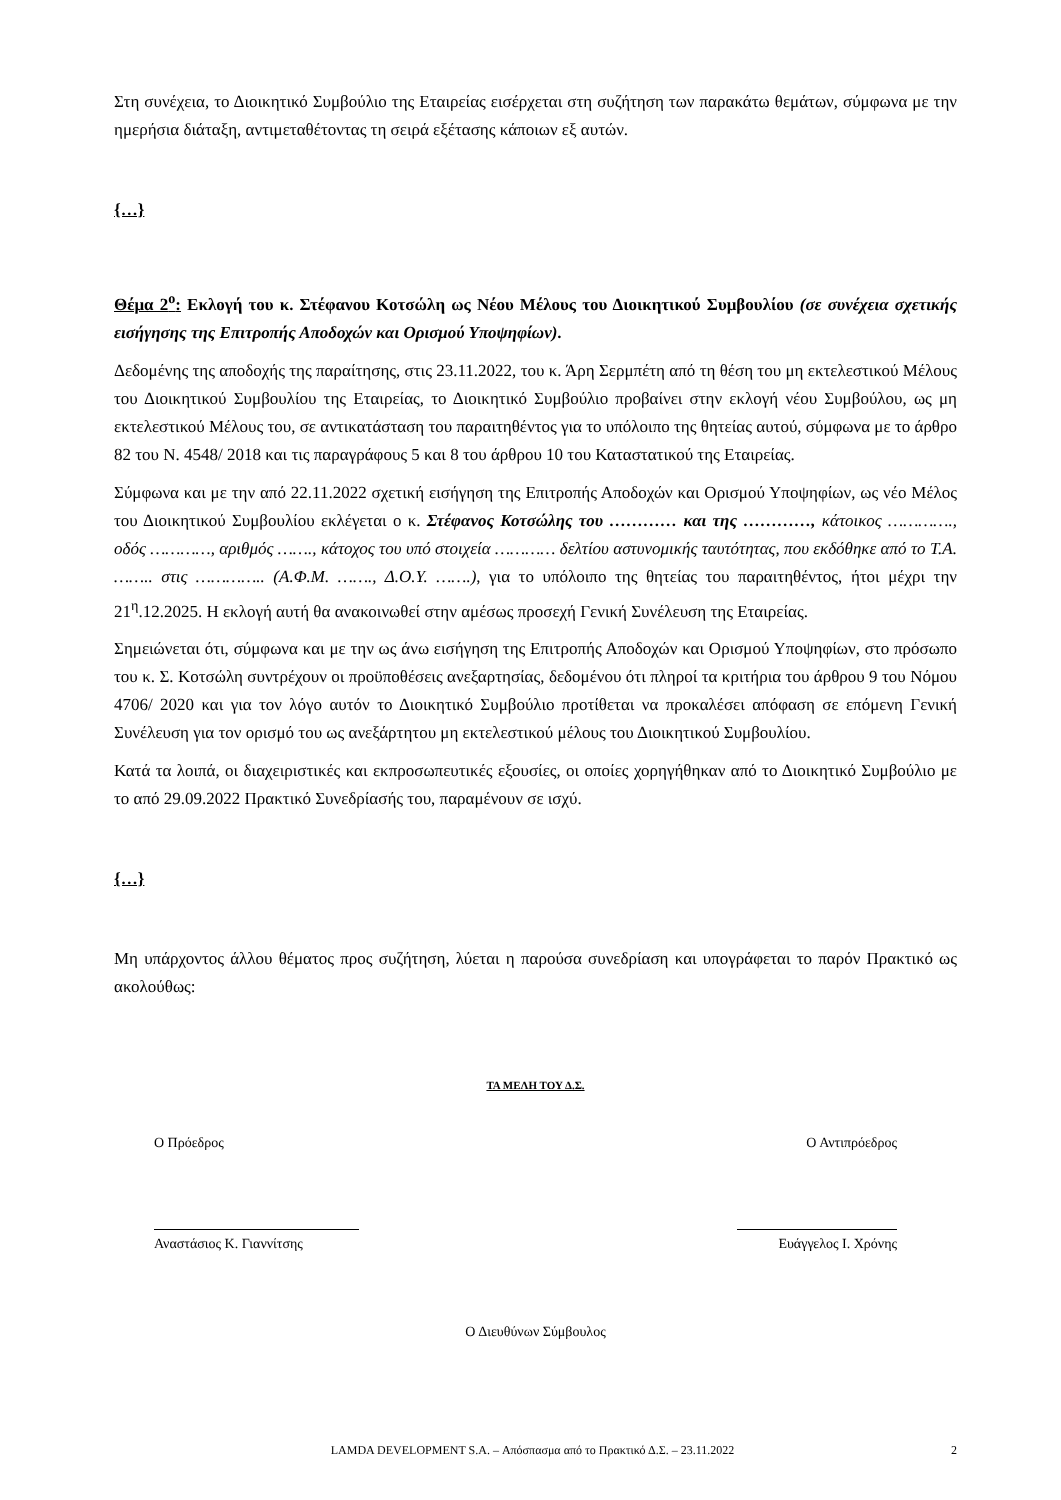Στη συνέχεια, το Διοικητικό Συμβούλιο της Εταιρείας εισέρχεται στη συζήτηση των παρακάτω θεμάτων, σύμφωνα με την ημερήσια διάταξη, αντιμεταθέτοντας τη σειρά εξέτασης κάποιων εξ αυτών.
{…}
Θέμα 2<sup>ο</sup>: Εκλογή του κ. Στέφανου Κοτσώλη ως Νέου Μέλους του Διοικητικού Συμβουλίου (σε συνέχεια σχετικής εισήγησης της Επιτροπής Αποδοχών και Ορισμού Υποψηφίων).
Δεδομένης της αποδοχής της παραίτησης, στις 23.11.2022, του κ. Άρη Σερμπέτη από τη θέση του μη εκτελεστικού Μέλους του Διοικητικού Συμβουλίου της Εταιρείας, το Διοικητικό Συμβούλιο προβαίνει στην εκλογή νέου Συμβούλου, ως μη εκτελεστικού Μέλους του, σε αντικατάσταση του παραιτηθέντος για το υπόλοιπο της θητείας αυτού, σύμφωνα με το άρθρο 82 του Ν. 4548/ 2018 και τις παραγράφους 5 και 8 του άρθρου 10 του Καταστατικού της Εταιρείας.
Σύμφωνα και με την από 22.11.2022 σχετική εισήγηση της Επιτροπής Αποδοχών και Ορισμού Υποψηφίων, ως νέο Μέλος του Διοικητικού Συμβουλίου εκλέγεται ο κ. Στέφανος Κοτσώλης του ………… και της …………, κάτοικος …………., οδός …………, αριθμός ……., κάτοχος του υπό στοιχεία ………… δελτίου αστυνομικής ταυτότητας, που εκδόθηκε από το Τ.Α. …….. στις ………….. (Α.Φ.Μ. ……., Δ.Ο.Υ. …….), για το υπόλοιπο της θητείας του παραιτηθέντος, ήτοι μέχρι την 21<sup>η</sup>.12.2025. Η εκλογή αυτή θα ανακοινωθεί στην αμέσως προσεχή Γενική Συνέλευση της Εταιρείας.
Σημειώνεται ότι, σύμφωνα και με την ως άνω εισήγηση της Επιτροπής Αποδοχών και Ορισμού Υποψηφίων, στο πρόσωπο του κ. Σ. Κοτσώλη συντρέχουν οι προϋποθέσεις ανεξαρτησίας, δεδομένου ότι πληροί τα κριτήρια του άρθρου 9 του Νόμου 4706/ 2020 και για τον λόγο αυτόν το Διοικητικό Συμβούλιο προτίθεται να προκαλέσει απόφαση σε επόμενη Γενική Συνέλευση για τον ορισμό του ως ανεξάρτητου μη εκτελεστικού μέλους του Διοικητικού Συμβουλίου.
Κατά τα λοιπά, οι διαχειριστικές και εκπροσωπευτικές εξουσίες, οι οποίες χορηγήθηκαν από το Διοικητικό Συμβούλιο με το από 29.09.2022 Πρακτικό Συνεδρίασής του, παραμένουν σε ισχύ.
{…}
Μη υπάρχοντος άλλου θέματος προς συζήτηση, λύεται η παρούσα συνεδρίαση και υπογράφεται το παρόν Πρακτικό ως ακολούθως:
ΤΑ ΜΕΛΗ ΤΟΥ Δ.Σ.
Ο Πρόεδρος Ο Αντιπρόεδρος
Αναστάσιος Κ. Γιαννίτσης Ευάγγελος Ι. Χρόνης
Ο Διευθύνων Σύμβουλος
LAMDA DEVELOPMENT S.A. – Απόσπασμα από το Πρακτικό Δ.Σ. – 23.11.2022 2